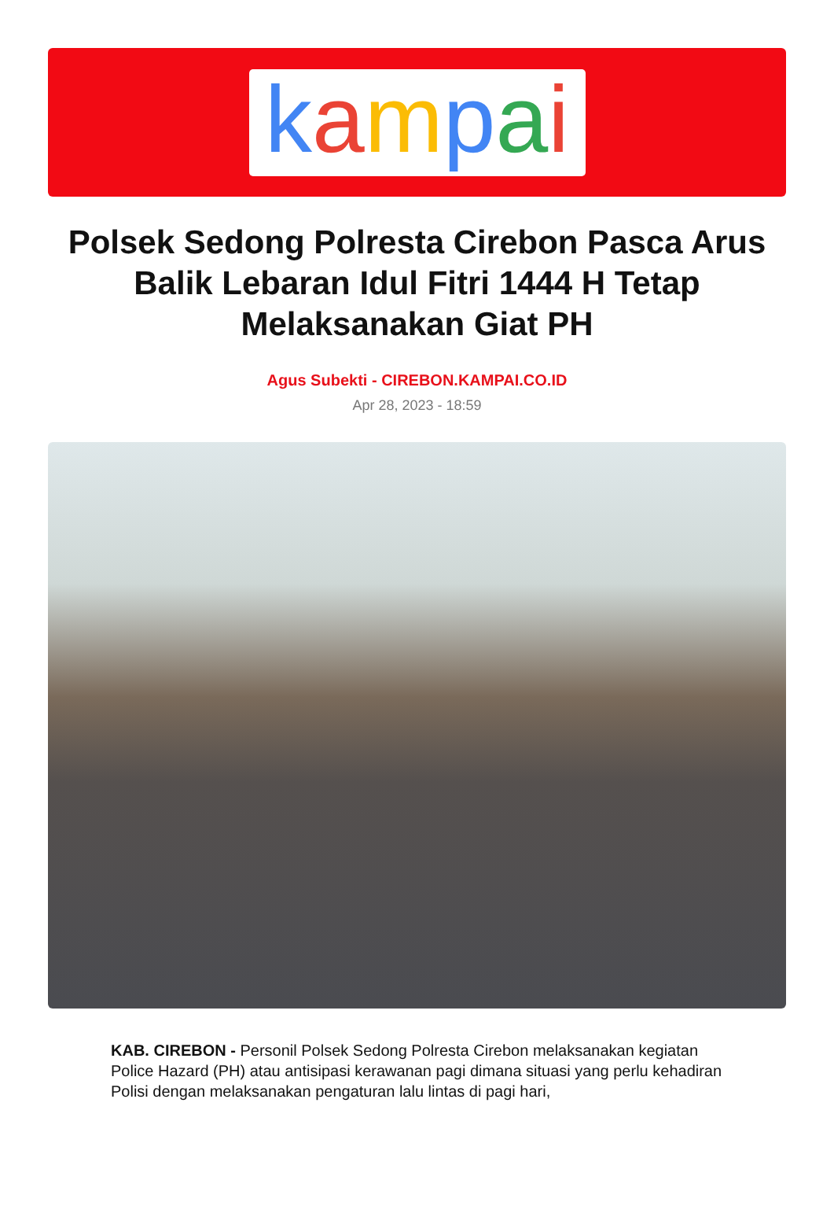kampai
Polsek Sedong Polresta Cirebon Pasca Arus Balik Lebaran Idul Fitri 1444 H Tetap Melaksanakan Giat PH
Agus Subekti - CIREBON.KAMPAI.CO.ID
Apr 28, 2023 - 18:59
KAB. CIREBON - Personil Polsek Sedong Polresta Cirebon melaksanakan kegiatan Police Hazard (PH) atau antisipasi kerawanan pagi dimana situasi yang perlu kehadiran Polisi dengan melaksanakan pengaturan lalu lintas di pagi hari,